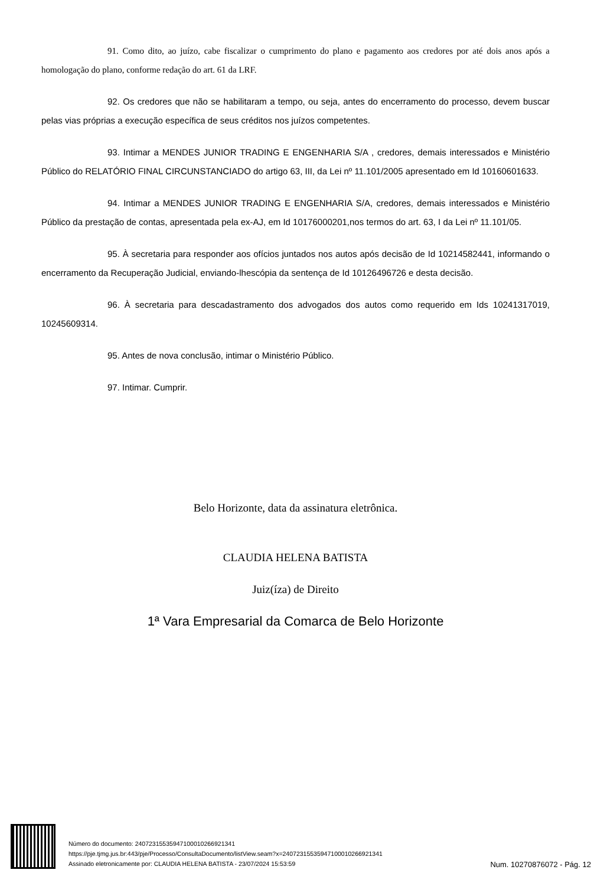91. Como dito, ao juízo, cabe fiscalizar o cumprimento do plano e pagamento aos credores por até dois anos após a homologação do plano, conforme redação do art. 61 da LRF.
92. Os credores que não se habilitaram a tempo, ou seja, antes do encerramento do processo, devem buscar pelas vias próprias a execução específica de seus créditos nos juízos competentes.
93. Intimar a MENDES JUNIOR TRADING E ENGENHARIA S/A , credores, demais interessados e Ministério Público do RELATÓRIO FINAL CIRCUNSTANCIADO do artigo 63, III, da Lei nº 11.101/2005 apresentado em Id 10160601633.
94. Intimar a MENDES JUNIOR TRADING E ENGENHARIA S/A, credores, demais interessados e Ministério Público da prestação de contas, apresentada pela ex-AJ, em Id 10176000201,nos termos do art. 63, I da Lei nº 11.101/05.
95. À secretaria para responder aos ofícios juntados nos autos após decisão de Id 10214582441, informando o encerramento da Recuperação Judicial, enviando-lhescópia da sentença de Id 10126496726 e desta decisão.
96. À secretaria para descadastramento dos advogados dos autos como requerido em Ids 10241317019, 10245609314.
95. Antes de nova conclusão, intimar o Ministério Público.
97. Intimar. Cumprir.
Belo Horizonte, data da assinatura eletrônica.
CLAUDIA HELENA BATISTA
Juiz(íza) de Direito
1ª Vara Empresarial da Comarca de Belo Horizonte
Número do documento: 24072315535947100010266921341
https://pje.tjmg.jus.br:443/pje/Processo/ConsultaDocumento/listView.seam?x=24072315535947100010266921341
Assinado eletronicamente por: CLAUDIA HELENA BATISTA - 23/07/2024 15:53:59
Num. 10270876072 - Pág. 12